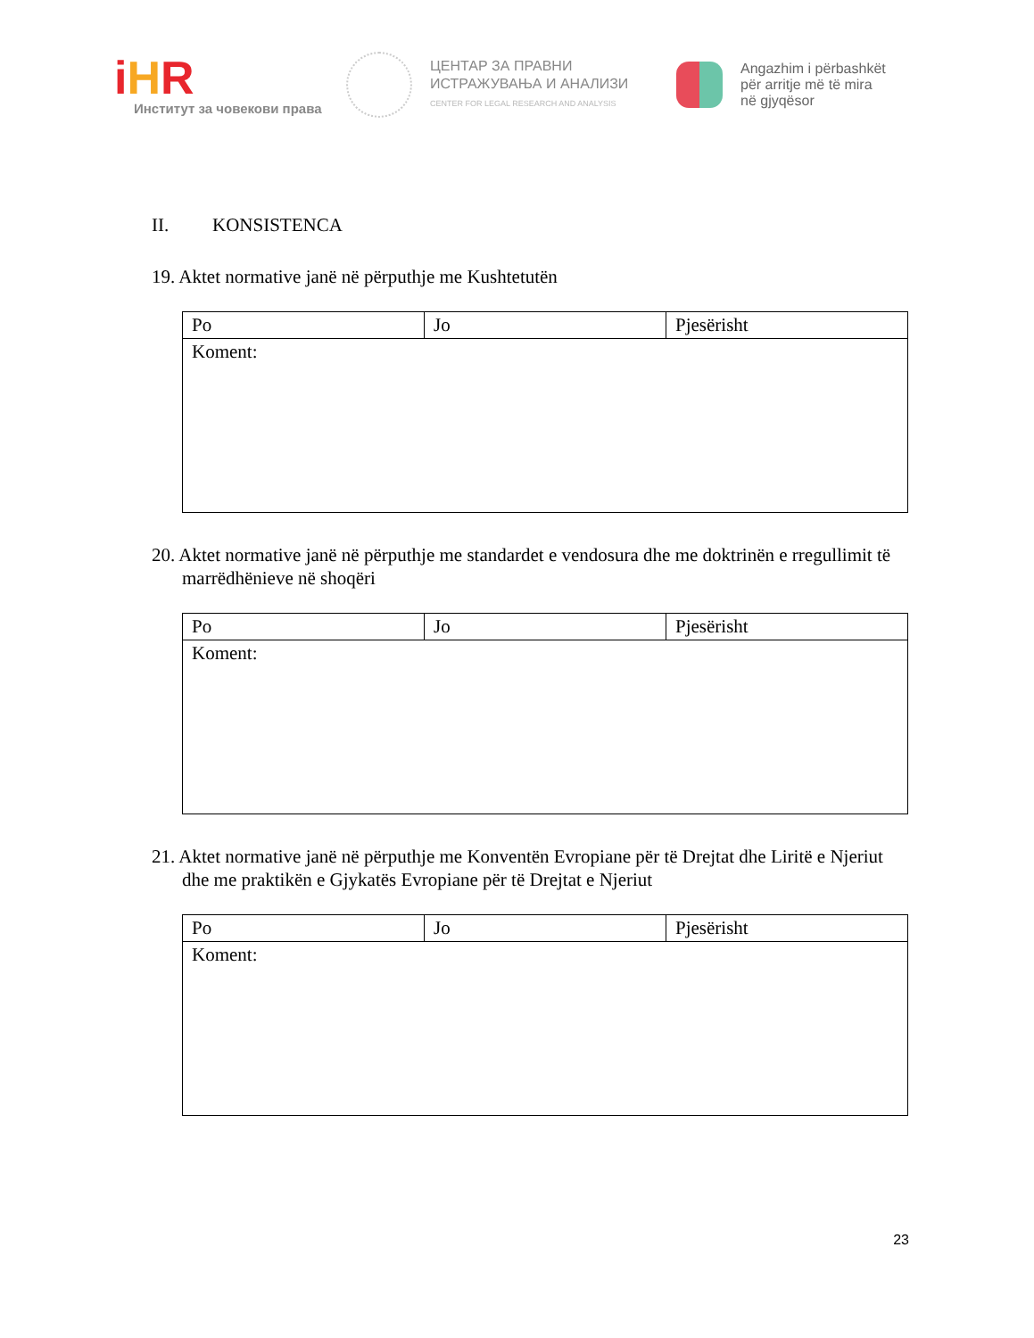iHR
Институт за човекови права
ЦЕНТАР ЗА ПРАВНИ
ИСТРАЖУВАЊА И АНАЛИЗИ
CENTER FOR LEGAL RESEARCH AND ANALYSIS
Angazhim i përbashkët
për arritje më të mira
në gjyqësor
II. KONSISTENCA
19. Aktet normative janë në përputhje me Kushtetutën
| Po | Jo | Pjesërisht |
| Koment: | | |
20. Aktet normative janë në përputhje me standardet e vendosura dhe me doktrinën e rregullimit të marrëdhënieve në shoqëri
| Po | Jo | Pjesërisht |
| Koment: | | |
21. Aktet normative janë në përputhje me Konventën Evropiane për të Drejtat dhe Liritë e Njeriut dhe me praktikën e Gjykatës Evropiane për të Drejtat e Njeriut
| Po | Jo | Pjesërisht |
| Koment: | | |
23